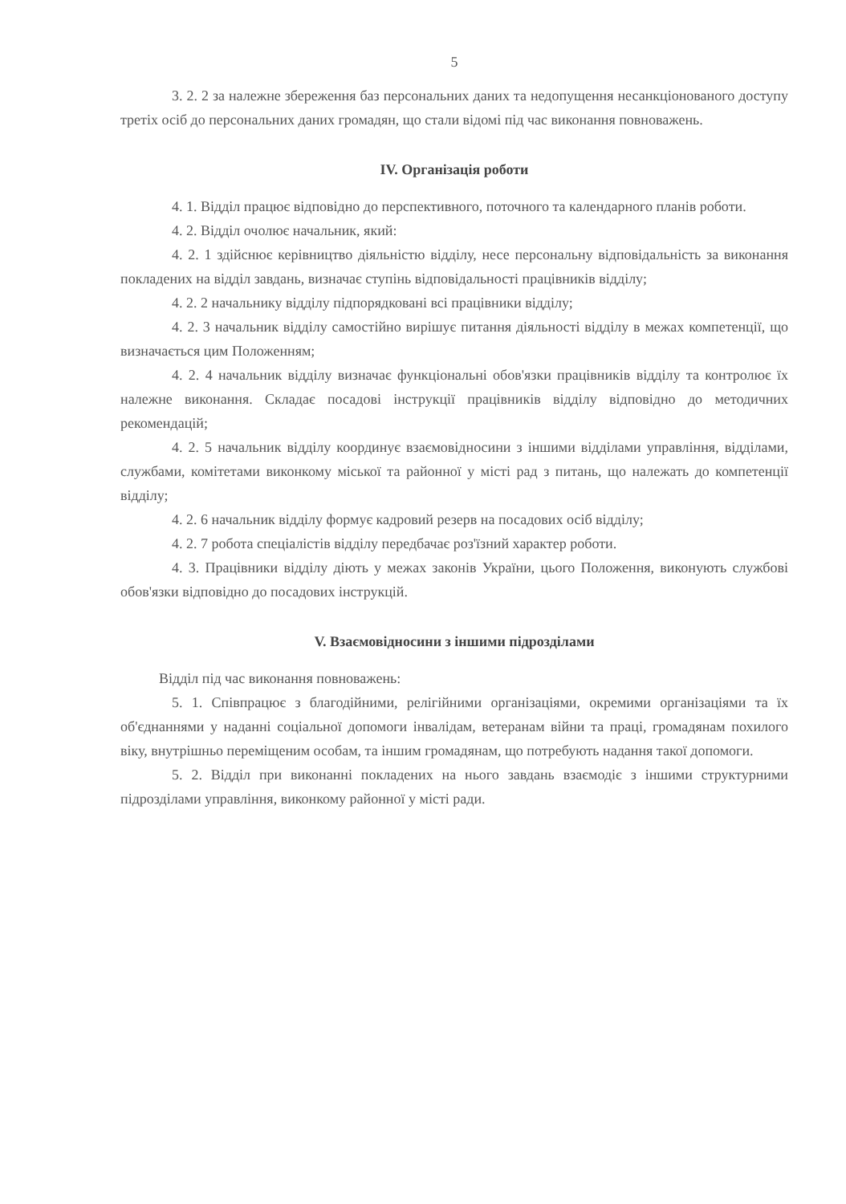5
3. 2. 2 за належне збереження баз персональних даних та недопущення несанкціонованого доступу третіх осіб до персональних даних громадян, що стали відомі під час виконання повноважень.
IV. Організація роботи
4. 1. Відділ працює відповідно до перспективного, поточного та календарного планів роботи.
4. 2. Відділ очолює начальник, який:
4. 2. 1 здійснює керівництво діяльністю відділу, несе персональну відповідальність за виконання покладених на відділ завдань, визначає ступінь відповідальності працівників відділу;
4. 2. 2 начальнику відділу підпорядковані всі працівники відділу;
4. 2. 3 начальник відділу самостійно вирішує питання діяльності відділу в межах компетенції, що визначається цим Положенням;
4. 2. 4 начальник відділу визначає функціональні обов'язки працівників відділу та контролює їх належне виконання. Складає посадові інструкції працівників відділу відповідно до методичних рекомендацій;
4. 2. 5 начальник відділу координує взаємовідносини з іншими відділами управління, відділами, службами, комітетами виконкому міської та районної у місті рад з питань, що належать до компетенції відділу;
4. 2. 6 начальник відділу формує кадровий резерв на посадових осіб відділу;
4. 2. 7 робота спеціалістів відділу передбачає роз'їзний характер роботи.
4. 3. Працівники відділу діють у межах законів України, цього Положення, виконують службові обов'язки відповідно до посадових інструкцій.
V. Взаємовідносини з іншими підрозділами
Відділ під час виконання повноважень:
5. 1. Співпрацює з благодійними, релігійними організаціями, окремими організаціями та їх об'єднаннями у наданні соціальної допомоги інвалідам, ветеранам війни та праці, громадянам похилого віку, внутрішньо переміщеним особам, та іншим громадянам, що потребують надання такої допомоги.
5. 2. Відділ при виконанні покладених на нього завдань взаємодіє з іншими структурними підрозділами управління, виконкому районної у місті ради.